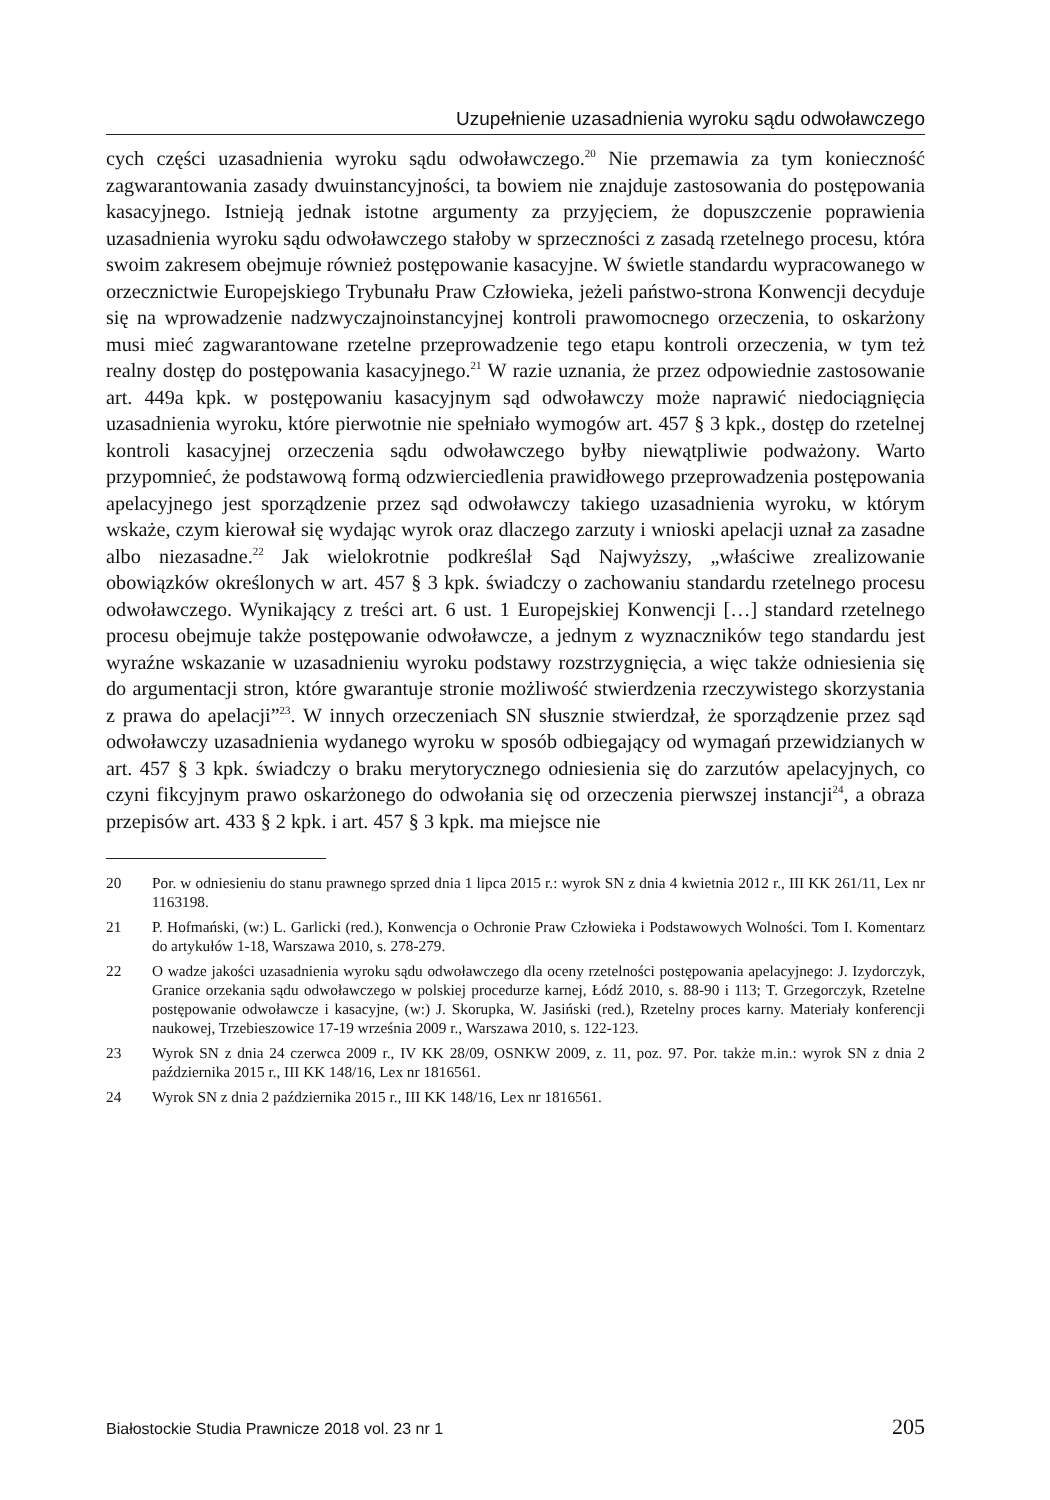Uzupełnienie uzasadnienia wyroku sądu odwoławczego
cych części uzasadnienia wyroku sądu odwoławczego.<sup>20</sup> Nie przemawia za tym konieczność zagwarantowania zasady dwuinstancyjności, ta bowiem nie znajduje zastosowania do postępowania kasacyjnego. Istnieją jednak istotne argumenty za przyjęciem, że dopuszczenie poprawienia uzasadnienia wyroku sądu odwoławczego stałoby w sprzeczności z zasadą rzetelnego procesu, która swoim zakresem obejmuje również postępowanie kasacyjne. W świetle standardu wypracowanego w orzecznictwie Europejskiego Trybunału Praw Człowieka, jeżeli państwo-strona Konwencji decyduje się na wprowadzenie nadzwyczajnoinstancyjnej kontroli prawomocnego orzeczenia, to oskarżony musi mieć zagwarantowane rzetelne przeprowadzenie tego etapu kontroli orzeczenia, w tym też realny dostęp do postępowania kasacyjnego.<sup>21</sup> W razie uznania, że przez odpowiednie zastosowanie art. 449a kpk. w postępowaniu kasacyjnym sąd odwoławczy może naprawić niedociągnięcia uzasadnienia wyroku, które pierwotnie nie spełniało wymogów art. 457 § 3 kpk., dostęp do rzetelnej kontroli kasacyjnej orzeczenia sądu odwoławczego byłby niewątpliwie podważony. Warto przypomnieć, że podstawową formą odzwierciedlenia prawidłowego przeprowadzenia postępowania apelacyjnego jest sporządzenie przez sąd odwoławczy takiego uzasadnienia wyroku, w którym wskaże, czym kierował się wydając wyrok oraz dlaczego zarzuty i wnioski apelacji uznał za zasadne albo niezasadne.<sup>22</sup> Jak wielokrotnie podkreślał Sąd Najwyższy, „właściwe zrealizowanie obowiązków określonych w art. 457 § 3 kpk. świadczy o zachowaniu standardu rzetelnego procesu odwoławczego. Wynikający z treści art. 6 ust. 1 Europejskiej Konwencji […] standard rzetelnego procesu obejmuje także postępowanie odwoławcze, a jednym z wyznaczników tego standardu jest wyraźne wskazanie w uzasadnieniu wyroku podstawy rozstrzygnięcia, a więc także odniesienia się do argumentacji stron, które gwarantuje stronie możliwość stwierdzenia rzeczywistego skorzystania z prawa do apelacji”<sup>23</sup>. W innych orzeczeniach SN słusznie stwierdzał, że sporządzenie przez sąd odwoławczy uzasadnienia wydanego wyroku w sposób odbiegający od wymagań przewidzianych w art. 457 § 3 kpk. świadczy o braku merytorycznego odniesienia się do zarzutów apelacyjnych, co czyni fikcyjnym prawo oskarżonego do odwołania się od orzeczenia pierwszej instancji<sup>24</sup>, a obraza przepisów art. 433 § 2 kpk. i art. 457 § 3 kpk. ma miejsce nie
20 Por. w odniesieniu do stanu prawnego sprzed dnia 1 lipca 2015 r.: wyrok SN z dnia 4 kwietnia 2012 r., III KK 261/11, Lex nr 1163198.
21 P. Hofmański, (w:) L. Garlicki (red.), Konwencja o Ochronie Praw Człowieka i Podstawowych Wolności. Tom I. Komentarz do artykułów 1-18, Warszawa 2010, s. 278-279.
22 O wadze jakości uzasadnienia wyroku sądu odwoławczego dla oceny rzetelności postępowania apelacyjnego: J. Izydorczyk, Granice orzekania sądu odwoławczego w polskiej procedurze karnej, Łódź 2010, s. 88-90 i 113; T. Grzegorczyk, Rzetelne postępowanie odwoławcze i kasacyjne, (w:) J. Skorupka, W. Jasiński (red.), Rzetelny proces karny. Materiały konferencji naukowej, Trzebieszowice 17-19 września 2009 r., Warszawa 2010, s. 122-123.
23 Wyrok SN z dnia 24 czerwca 2009 r., IV KK 28/09, OSNKW 2009, z. 11, poz. 97. Por. także m.in.: wyrok SN z dnia 2 października 2015 r., III KK 148/16, Lex nr 1816561.
24 Wyrok SN z dnia 2 października 2015 r., III KK 148/16, Lex nr 1816561.
Białostockie Studia Prawnicze 2018 vol. 23 nr 1 205